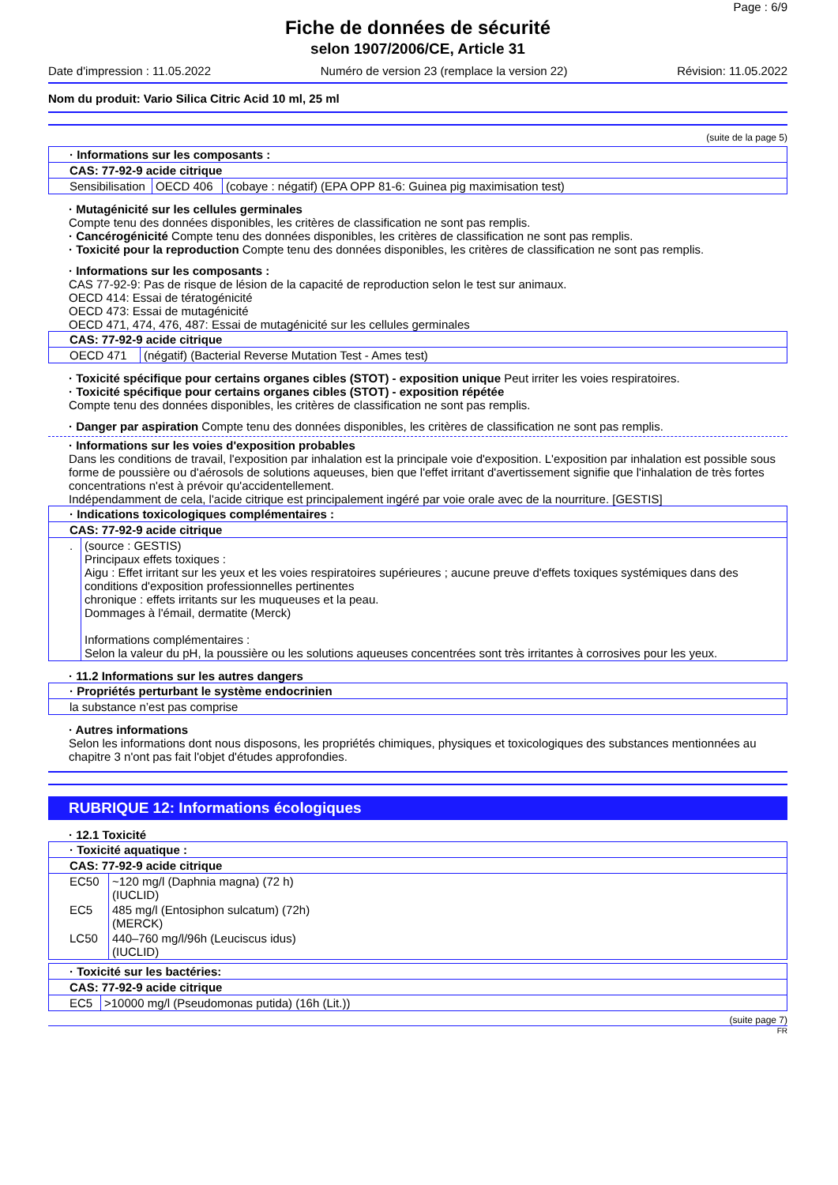Page : 6/9
Fiche de données de sécurité
selon 1907/2006/CE, Article 31
Date d'impression : 11.05.2022 Numéro de version 23 (remplace la version 22) Révision: 11.05.2022
Nom du produit: Vario Silica Citric Acid 10 ml, 25 ml
(suite de la page 5)
| · Informations sur les composants : | | |
| CAS: 77-92-9 acide citrique | | |
| Sensibilisation | OECD 406 | (cobaye : négatif) (EPA OPP 81-6: Guinea pig maximisation test) |
· Mutagénicité sur les cellules germinales
Compte tenu des données disponibles, les critères de classification ne sont pas remplis.
· Cancérogénicité Compte tenu des données disponibles, les critères de classification ne sont pas remplis.
· Toxicité pour la reproduction Compte tenu des données disponibles, les critères de classification ne sont pas remplis.
· Informations sur les composants :
CAS 77-92-9: Pas de risque de lésion de la capacité de reproduction selon le test sur animaux.
OECD 414: Essai de tératogénicité
OECD 473: Essai de mutagénicité
OECD 471, 474, 476, 487: Essai de mutagénicité sur les cellules germinales
| CAS: 77-92-9 acide citrique | |
| OECD 471 | (négatif) (Bacterial Reverse Mutation Test - Ames test) |
· Toxicité spécifique pour certains organes cibles (STOT) - exposition unique Peut irriter les voies respiratoires.
· Toxicité spécifique pour certains organes cibles (STOT) - exposition répétée
Compte tenu des données disponibles, les critères de classification ne sont pas remplis.
· Danger par aspiration Compte tenu des données disponibles, les critères de classification ne sont pas remplis.
· Informations sur les voies d'exposition probables
Dans les conditions de travail, l'exposition par inhalation est la principale voie d'exposition. L'exposition par inhalation est possible sous forme de poussière ou d'aérosols de solutions aqueuses, bien que l'effet irritant d'avertissement signifie que l'inhalation de très fortes concentrations n'est à prévoir qu'accidentellement.
Indépendamment de cela, l'acide citrique est principalement ingéré par voie orale avec de la nourriture. [GESTIS]
| · Indications toxicologiques complémentaires : | |
| CAS: 77-92-9 acide citrique | |
| . | (source : GESTIS) Principaux effets toxiques : Aigu : Effet irritant sur les yeux et les voies respiratoires supérieures ; aucune preuve d'effets toxiques systémiques dans des conditions d'exposition professionnelles pertinentes chronique : effets irritants sur les muqueuses et la peau. Dommages à l'émail, dermatite (Merck) Informations complémentaires : Selon la valeur du pH, la poussière ou les solutions aqueuses concentrées sont très irritantes à corrosives pour les yeux. |
· 11.2 Informations sur les autres dangers
| · Propriétés perturbant le système endocrinien |
| la substance n’est pas comprise |
· Autres informations
Selon les informations dont nous disposons, les propriétés chimiques, physiques et toxicologiques des substances mentionnées au chapitre 3 n'ont pas fait l'objet d'études approfondies.
RUBRIQUE 12: Informations écologiques
· 12.1 Toxicité
| · Toxicité aquatique : | |
| CAS: 77-92-9 acide citrique | |
| EC50 | ~120 mg/l (Daphnia magna) (72 h) (IUCLID) |
| EC5 | 485 mg/l (Entosiphon sulcatum) (72h) (MERCK) |
| LC50 | 440–760 mg/l/96h (Leuciscus idus) (IUCLID) |
| · Toxicité sur les bactéries: | |
| CAS: 77-92-9 acide citrique | |
| EC5 | >10000 mg/l (Pseudomonas putida) (16h (Lit.)) |
(suite page 7)
FR